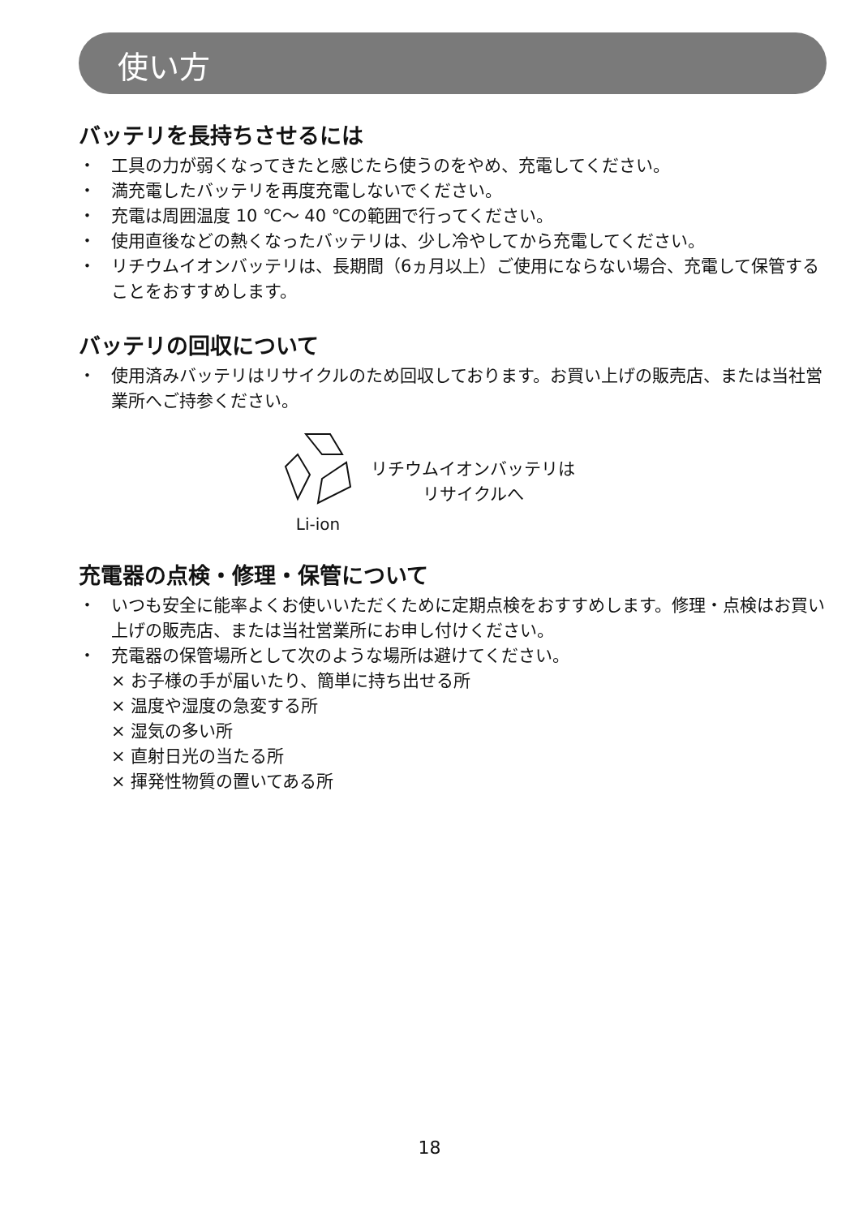使い方
バッテリを長持ちさせるには
・ 工具の力が弱くなってきたと感じたら使うのをやめ、充電してください。
・ 満充電したバッテリを再度充電しないでください。
・ 充電は周囲温度 10 ℃～ 40 ℃の範囲で行ってください。
・ 使用直後などの熱くなったバッテリは、少し冷やしてから充電してください。
・ リチウムイオンバッテリは、長期間（6ヵ月以上）ご使用にならない場合、充電して保管することをおすすめします。
バッテリの回収について
・ 使用済みバッテリはリサイクルのため回収しております。お買い上げの販売店、または当社営業所へご持参ください。
Li-ion
リチウムイオンバッテリは
リサイクルへ
充電器の点検・修理・保管について
・ いつも安全に能率よくお使いいただくために定期点検をおすすめします。修理・点検はお買い上げの販売店、または当社営業所にお申し付けください。
・ 充電器の保管場所として次のような場所は避けてください。
× お子様の手が届いたり、簡単に持ち出せる所
× 温度や湿度の急変する所
× 湿気の多い所
× 直射日光の当たる所
× 揮発性物質の置いてある所
18